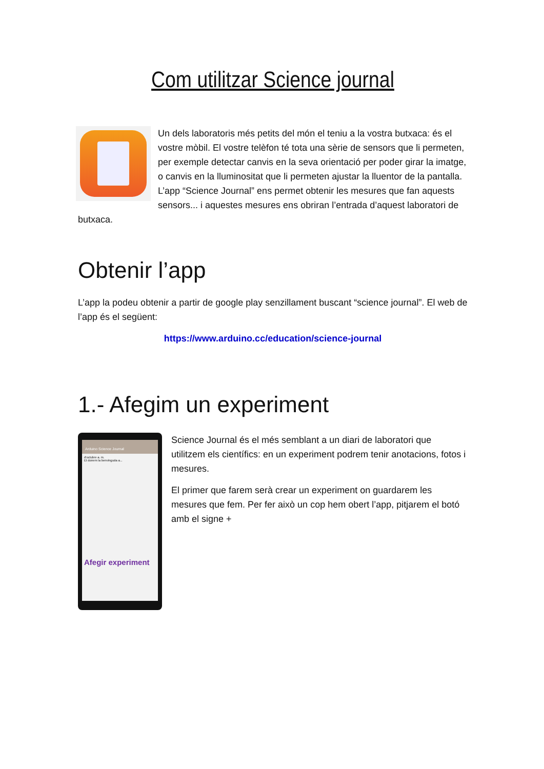Com utilitzar Science journal
Un dels laboratoris més petits del món el teniu a la vostra butxaca: és el vostre mòbil. El vostre telèfon té tota una sèrie de sensors que li permeten, per exemple detectar canvis en la seva orientació per poder girar la imatge, o canvis en la lluminositat que li permeten ajustar la lluentor de la pantalla. L’app “Science Journal” ens permet obtenir les mesures que fan aquests sensors... i aquestes mesures ens obriran l’entrada d’aquest laboratori de butxaca.
Obtenir l’app
L’app la podeu obtenir a partir de google play senzillament buscant “science journal”. El web de l’app és el següent:
https://www.arduino.cc/education/science-journal
1.- Afegim un experiment
Arduino Science Journal
d'octubre a. m.
Et donem la benvinguda a...
Afegir experiment
Science Journal és el més semblant a un diari de laboratori que utilitzem els científics: en un experiment podrem tenir anotacions, fotos i mesures.
El primer que farem serà crear un experiment on guardarem les mesures que fem. Per fer això un cop hem obert l’app, pitjarem el botó amb el signe +